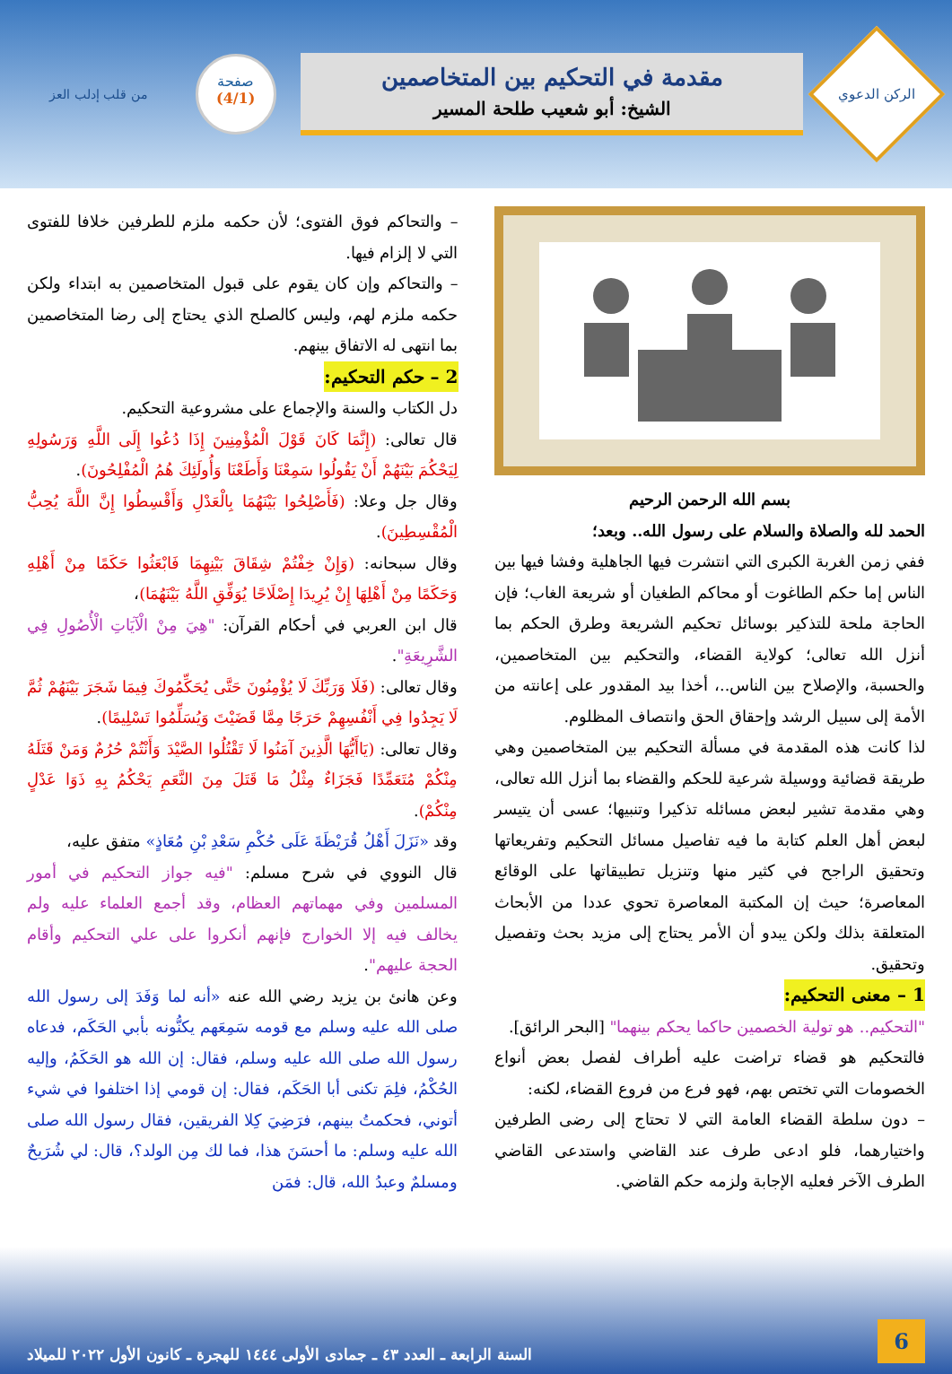الركن الدعوي
مقدمة في التحكيم بين المتخاصمين
الشيخ: أبو شعيب طلحة المسير
صفحة
(4/1)
من قلب إدلب العز
بسم الله الرحمن الرحيم
الحمد لله والصلاة والسلام على رسول الله.. وبعد؛
ففي زمن الغربة الكبرى التي انتشرت فيها الجاهلية وفشا فيها بين الناس إما حكم الطاغوت أو محاكم الطغيان أو شريعة الغاب؛ فإن الحاجة ملحة للتذكير بوسائل تحكيم الشريعة وطرق الحكم بما أنزل الله تعالى؛ كولاية القضاء، والتحكيم بين المتخاصمين، والحسبة، والإصلاح بين الناس..، أخذا بيد المقدور على إعانته من الأمة إلى سبيل الرشد وإحقاق الحق وانتصاف المظلوم.
لذا كانت هذه المقدمة في مسألة التحكيم بين المتخاصمين وهي طريقة قضائية ووسيلة شرعية للحكم والقضاء بما أنزل الله تعالى، وهي مقدمة تشير لبعض مسائله تذكيرا وتنبيها؛ عسى أن يتيسر لبعض أهل العلم كتابة ما فيه تفاصيل مسائل التحكيم وتفريعاتها وتحقيق الراجح في كثير منها وتنزيل تطبيقاتها على الوقائع المعاصرة؛ حيث إن المكتبة المعاصرة تحوي عددا من الأبحاث المتعلقة بذلك ولكن يبدو أن الأمر يحتاج إلى مزيد بحث وتفصيل وتحقيق.
1 – معنى التحكيم:
"التحكيم.. هو تولية الخصمين حاكما يحكم بينهما" [البحر الرائق].
فالتحكيم هو قضاء تراضت عليه أطراف لفصل بعض أنواع الخصومات التي تختص بهم، فهو فرع من فروع القضاء، لكنه:
– دون سلطة القضاء العامة التي لا تحتاج إلى رضى الطرفين واختيارهما، فلو ادعى طرف عند القاضي واستدعى القاضي الطرف الآخر فعليه الإجابة ولزمه حكم القاضي.
– والتحاكم فوق الفتوى؛ لأن حكمه ملزم للطرفين خلافا للفتوى التي لا إلزام فيها.
– والتحاكم وإن كان يقوم على قبول المتخاصمين به ابتداء ولكن حكمه ملزم لهم، وليس كالصلح الذي يحتاج إلى رضا المتخاصمين بما انتهى له الاتفاق بينهم.
2 – حكم التحكيم:
دل الكتاب والسنة والإجماع على مشروعية التحكيم.
قال تعالى: (إِنَّمَا كَانَ قَوْلَ الْمُؤْمِنِينَ إِذَا دُعُوا إِلَى اللَّهِ وَرَسُولِهِ لِيَحْكُمَ بَيْنَهُمْ أَنْ يَقُولُوا سَمِعْنَا وَأَطَعْنَا وَأُولَئِكَ هُمُ الْمُفْلِحُونَ).
وقال جل وعلا: (فَأَصْلِحُوا بَيْنَهُمَا بِالْعَدْلِ وَأَقْسِطُوا إِنَّ اللَّهَ يُحِبُّ الْمُقْسِطِينَ).
وقال سبحانه: (وَإِنْ خِفْتُمْ شِقَاقَ بَيْنِهِمَا فَابْعَثُوا حَكَمًا مِنْ أَهْلِهِ وَحَكَمًا مِنْ أَهْلِهَا إِنْ يُرِيدَا إِصْلَاحًا يُوَفِّقِ اللَّهُ بَيْنَهُمَا)،
قال ابن العربي في أحكام القرآن: "هِيَ مِنْ الْآيَاتِ الْأُصُولِ فِي الشَّرِيعَةِ".
وقال تعالى: (فَلَا وَرَبِّكَ لَا يُؤْمِنُونَ حَتَّى يُحَكِّمُوكَ فِيمَا شَجَرَ بَيْنَهُمْ ثُمَّ لَا يَجِدُوا فِي أَنْفُسِهِمْ حَرَجًا مِمَّا قَضَيْتَ وَيُسَلِّمُوا تَسْلِيمًا).
وقال تعالى: (يَاأَيُّهَا الَّذِينَ آمَنُوا لَا تَقْتُلُوا الصَّيْدَ وَأَنْتُمْ حُرُمٌ وَمَنْ قَتَلَهُ مِنْكُمْ مُتَعَمِّدًا فَجَزَاءٌ مِثْلُ مَا قَتَلَ مِنَ النَّعَمِ يَحْكُمُ بِهِ ذَوَا عَدْلٍ مِنْكُمْ).
وقد «نَزَلَ أَهْلُ قُرَيْظَةَ عَلَى حُكْمِ سَعْدِ بْنِ مُعَاذٍ» متفق عليه،
قال النووي في شرح مسلم: "فيه جواز التحكيم في أمور المسلمين وفي مهماتهم العظام، وقد أجمع العلماء عليه ولم يخالف فيه إلا الخوارج فإنهم أنكروا على علي التحكيم وأقام الحجة عليهم".
وعن هانئ بن يزيد رضي الله عنه «أنه لما وَفَدَ إلى رسول الله صلى الله عليه وسلم مع قومه سَمِعَهم يكنُّونه بأبي الحَكَم، فدعاه رسول الله صلى الله عليه وسلم، فقال: إن الله هو الحَكَمُ، وإليه الحُكْمُ، فلِمَ تكنى أبا الحَكَم، فقال: إن قومي إذا اختلفوا في شيء أتوني، فحكمتُ بينهم، فرَضِيَ كِلا الفريقين، فقال رسول الله صلى الله عليه وسلم: ما أحسَنَ هذا، فما لك مِن الولد؟، قال: لي شُرَيحٌ ومسلمٌ وعبدُ الله، قال: فمَن
6
السنة الرابعة ـ العدد ٤٣ ـ جمادى الأولى ١٤٤٤ للهجرة ـ كانون الأول ٢٠٢٢ للميلاد